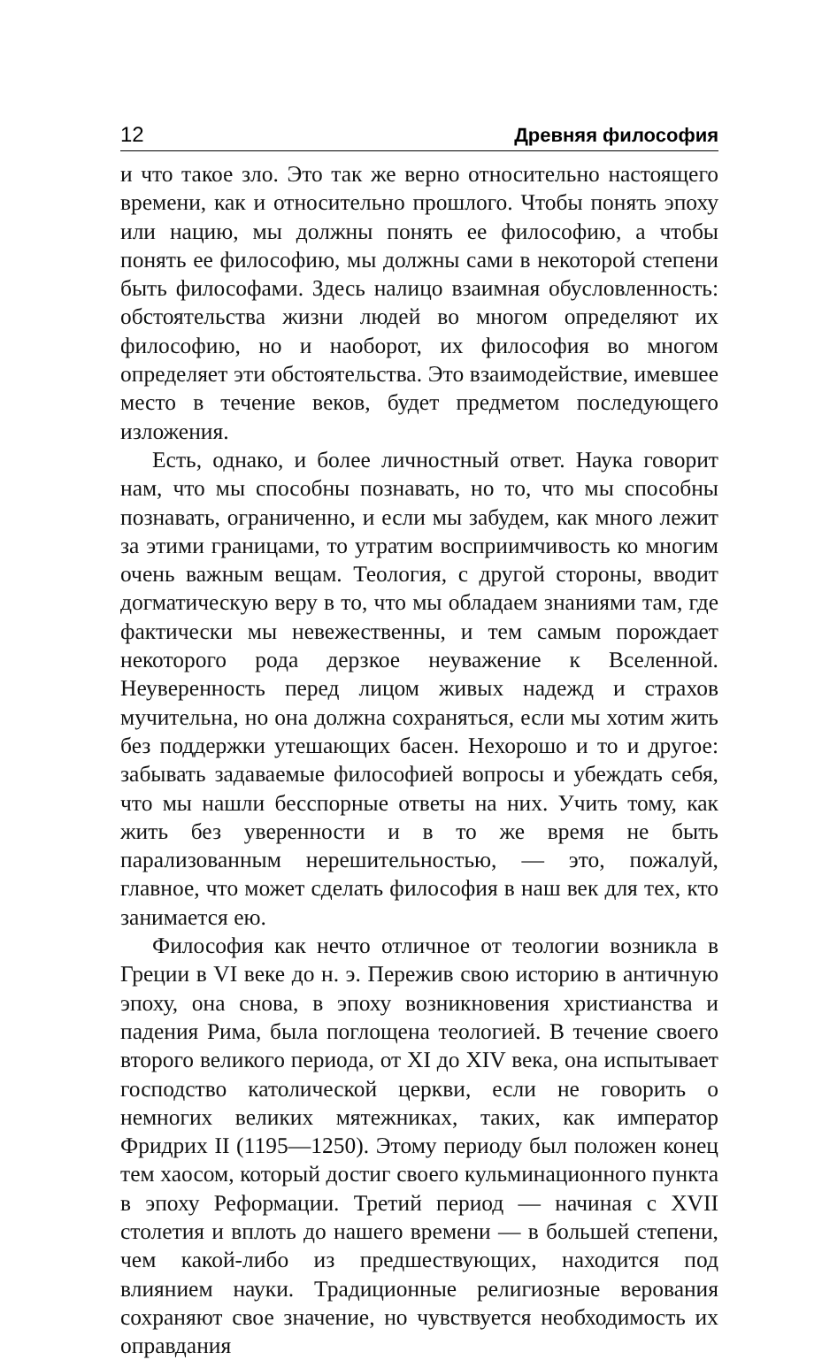12 Древняя философия
и что такое зло. Это так же верно относительно настоящего времени, как и относительно прошлого. Чтобы понять эпоху или нацию, мы должны понять ее философию, а чтобы понять ее философию, мы должны сами в некоторой степени быть философами. Здесь налицо взаимная обусловленность: обстоятельства жизни людей во многом определяют их философию, но и наоборот, их философия во многом определяет эти обстоятельства. Это взаимодействие, имевшее место в течение веков, будет предметом последующего изложения.
Есть, однако, и более личностный ответ. Наука говорит нам, что мы способны познавать, но то, что мы способны познавать, ограниченно, и если мы забудем, как много лежит за этими границами, то утратим восприимчивость ко многим очень важным вещам. Теология, с другой стороны, вводит догматическую веру в то, что мы обладаем знаниями там, где фактически мы невежественны, и тем самым порождает некоторого рода дерзкое неуважение к Вселенной. Неуверенность перед лицом живых надежд и страхов мучительна, но она должна сохраняться, если мы хотим жить без поддержки утешающих басен. Нехорошо и то и другое: забывать задаваемые философией вопросы и убеждать себя, что мы нашли бесспорные ответы на них. Учить тому, как жить без уверенности и в то же время не быть парализованным нерешительностью, — это, пожалуй, главное, что может сделать философия в наш век для тех, кто занимается ею.
Философия как нечто отличное от теологии возникла в Греции в VI веке до н. э. Пережив свою историю в античную эпоху, она снова, в эпоху возникновения христианства и падения Рима, была поглощена теологией. В течение своего второго великого периода, от XI до XIV века, она испытывает господство католической церкви, если не говорить о немногих великих мятежниках, таких, как император Фридрих II (1195—1250). Этому периоду был положен конец тем хаосом, который достиг своего кульминационного пункта в эпоху Реформации. Третий период — начиная с XVII столетия и вплоть до нашего времени — в большей степени, чем какой-либо из предшествующих, находится под влиянием науки. Традиционные религиозные верования сохраняют свое значение, но чувствуется необходимость их оправдания